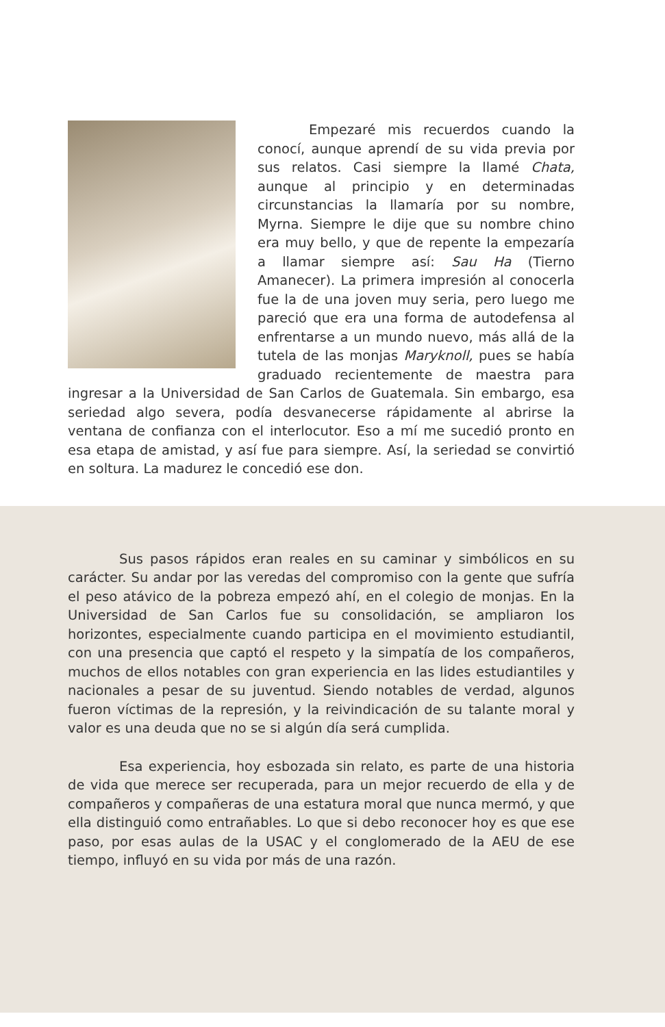Empezaré mis recuerdos cuando la conocí, aunque aprendí de su vida previa por sus relatos. Casi siempre la llamé Chata, aunque al principio y en determinadas circunstancias la llamaría por su nombre, Myrna. Siempre le dije que su nombre chino era muy bello, y que de repente la empezaría a llamar siempre así: Sau Ha (Tierno Amanecer). La primera impresión al conocerla fue la de una joven muy seria, pero luego me pareció que era una forma de autodefensa al enfrentarse a un mundo nuevo, más allá de la tutela de las monjas Maryknoll, pues se había graduado recientemente de maestra para ingresar a la Universidad de San Carlos de Guatemala. Sin embargo, esa seriedad algo severa, podía desvanecerse rápidamente al abrirse la ventana de confianza con el interlocutor. Eso a mí me sucedió pronto en esa etapa de amistad, y así fue para siempre. Así, la seriedad se convirtió en soltura. La madurez le concedió ese don.
Sus pasos rápidos eran reales en su caminar y simbólicos en su carácter. Su andar por las veredas del compromiso con la gente que sufría el peso atávico de la pobreza empezó ahí, en el colegio de monjas. En la Universidad de San Carlos fue su consolidación, se ampliaron los horizontes, especialmente cuando participa en el movimiento estudiantil, con una presencia que captó el respeto y la simpatía de los compañeros, muchos de ellos notables con gran experiencia en las lides estudiantiles y nacionales a pesar de su juventud. Siendo notables de verdad, algunos fueron víctimas de la represión, y la reivindicación de su talante moral y valor es una deuda que no se si algún día será cumplida.
Esa experiencia, hoy esbozada sin relato, es parte de una historia de vida que merece ser recuperada, para un mejor recuerdo de ella y de compañeros y compañeras de una estatura moral que nunca mermó, y que ella distinguió como entrañables. Lo que si debo reconocer hoy es que ese paso, por esas aulas de la USAC y el conglomerado de la AEU de ese tiempo, influyó en su vida por más de una razón.